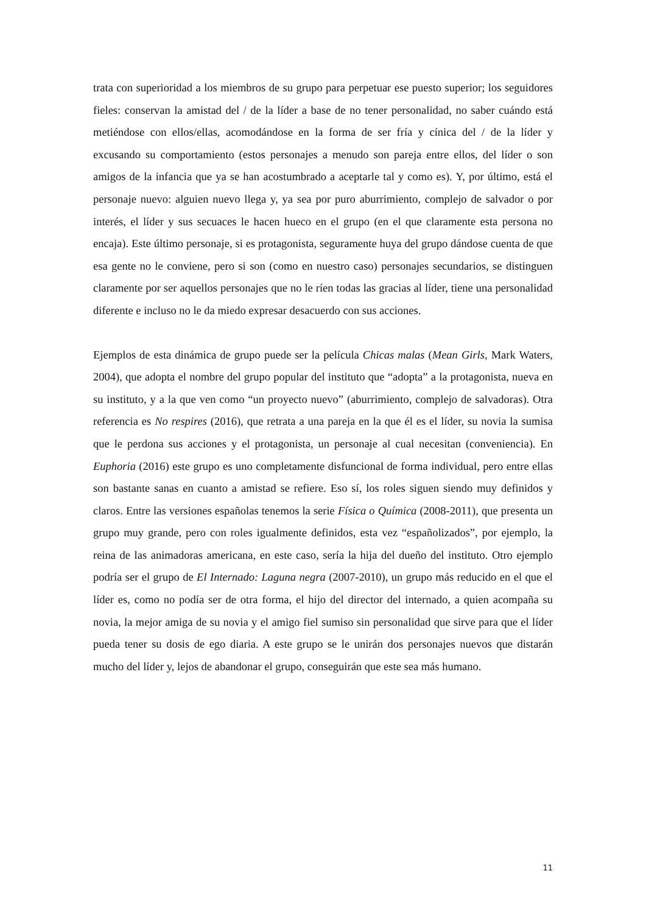trata con superioridad a los miembros de su grupo para perpetuar ese puesto superior; los seguidores fieles: conservan la amistad del / de la líder a base de no tener personalidad, no saber cuándo está metiéndose con ellos/ellas, acomodándose en la forma de ser fría y cínica del / de la líder y excusando su comportamiento (estos personajes a menudo son pareja entre ellos, del líder o son amigos de la infancia que ya se han acostumbrado a aceptarle tal y como es). Y, por último, está el personaje nuevo: alguien nuevo llega y, ya sea por puro aburrimiento, complejo de salvador o por interés, el líder y sus secuaces le hacen hueco en el grupo (en el que claramente esta persona no encaja). Este último personaje, si es protagonista, seguramente huya del grupo dándose cuenta de que esa gente no le conviene, pero si son (como en nuestro caso) personajes secundarios, se distinguen claramente por ser aquellos personajes que no le ríen todas las gracias al líder, tiene una personalidad diferente e incluso no le da miedo expresar desacuerdo con sus acciones.
Ejemplos de esta dinámica de grupo puede ser la película Chicas malas (Mean Girls, Mark Waters, 2004), que adopta el nombre del grupo popular del instituto que “adopta” a la protagonista, nueva en su instituto, y a la que ven como “un proyecto nuevo” (aburrimiento, complejo de salvadoras). Otra referencia es No respires (2016), que retrata a una pareja en la que él es el líder, su novia la sumisa que le perdona sus acciones y el protagonista, un personaje al cual necesitan (conveniencia). En Euphoria (2016) este grupo es uno completamente disfuncional de forma individual, pero entre ellas son bastante sanas en cuanto a amistad se refiere. Eso sí, los roles siguen siendo muy definidos y claros. Entre las versiones españolas tenemos la serie Física o Química (2008-2011), que presenta un grupo muy grande, pero con roles igualmente definidos, esta vez “españolizados”, por ejemplo, la reina de las animadoras americana, en este caso, sería la hija del dueño del instituto. Otro ejemplo podría ser el grupo de El Internado: Laguna negra (2007-2010), un grupo más reducido en el que el líder es, como no podía ser de otra forma, el hijo del director del internado, a quien acompaña su novia, la mejor amiga de su novia y el amigo fiel sumiso sin personalidad que sirve para que el líder pueda tener su dosis de ego diaria. A este grupo se le unirán dos personajes nuevos que distarán mucho del líder y, lejos de abandonar el grupo, conseguirán que este sea más humano.
11